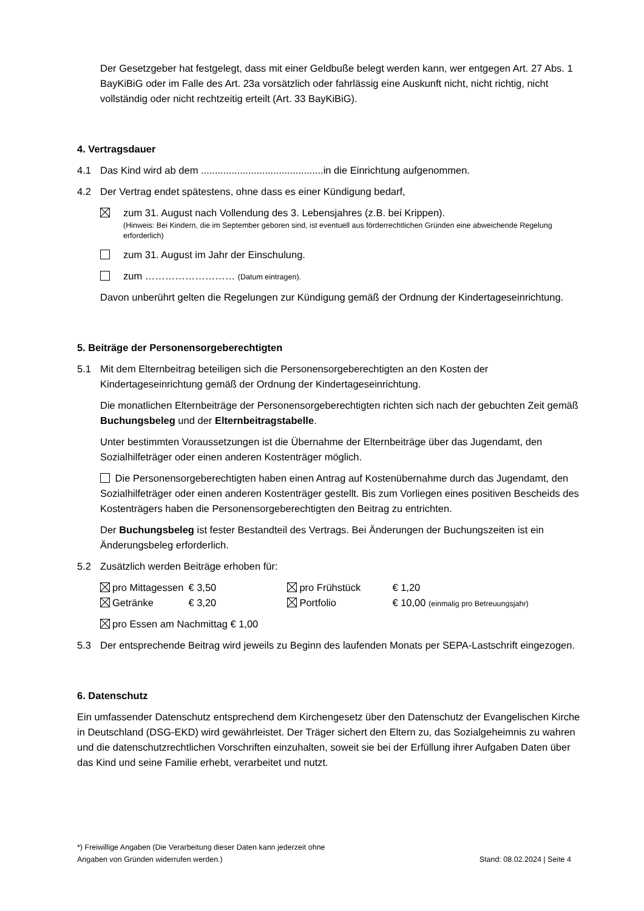Der Gesetzgeber hat festgelegt, dass mit einer Geldbuße belegt werden kann, wer entgegen Art. 27 Abs. 1 BayKiBiG oder im Falle des Art. 23a vorsätzlich oder fahrlässig eine Auskunft nicht, nicht richtig, nicht vollständig oder nicht rechtzeitig erteilt (Art. 33 BayKiBiG).
4. Vertragsdauer
4.1 Das Kind wird ab dem ............................................in die Einrichtung aufgenommen.
4.2 Der Vertrag endet spätestens, ohne dass es einer Kündigung bedarf,
zum 31. August nach Vollendung des 3. Lebensjahres (z.B. bei Krippen).
(Hinweis: Bei Kindern, die im September geboren sind, ist eventuell aus förderrechtlichen Gründen eine abweichende Regelung erforderlich)
zum 31. August im Jahr der Einschulung.
zum ……………………… (Datum eintragen).
Davon unberührt gelten die Regelungen zur Kündigung gemäß der Ordnung der Kindertageseinrichtung.
5. Beiträge der Personensorgeberechtigten
5.1 Mit dem Elternbeitrag beteiligen sich die Personensorgeberechtigten an den Kosten der Kindertageseinrichtung gemäß der Ordnung der Kindertageseinrichtung.
Die monatlichen Elternbeiträge der Personensorgeberechtigten richten sich nach der gebuchten Zeit gemäß Buchungsbeleg und der Elternbeitragstabelle.
Unter bestimmten Voraussetzungen ist die Übernahme der Elternbeiträge über das Jugendamt, den Sozialhilfeträger oder einen anderen Kostenträger möglich.
Die Personensorgeberechtigten haben einen Antrag auf Kostenübernahme durch das Jugendamt, den Sozialhilfeträger oder einen anderen Kostenträger gestellt. Bis zum Vorliegen eines positiven Bescheids des Kostenträgers haben die Personensorgeberechtigten den Beitrag zu entrichten.
Der Buchungsbeleg ist fester Bestandteil des Vertrags. Bei Änderungen der Buchungszeiten ist ein Änderungsbeleg erforderlich.
5.2 Zusätzlich werden Beiträge erhoben für:
| pro Mittagessen | € 3,50 | pro Frühstück | € 1,20 |
| Getränke | € 3,20 | Portfolio | € 10,00 (einmalig pro Betreuungsjahr) |
pro Essen am Nachmittag € 1,00
5.3 Der entsprechende Beitrag wird jeweils zu Beginn des laufenden Monats per SEPA-Lastschrift eingezogen.
6. Datenschutz
Ein umfassender Datenschutz entsprechend dem Kirchengesetz über den Datenschutz der Evangelischen Kirche in Deutschland (DSG-EKD) wird gewährleistet. Der Träger sichert den Eltern zu, das Sozialgeheimnis zu wahren und die datenschutzrechtlichen Vorschriften einzuhalten, soweit sie bei der Erfüllung ihrer Aufgaben Daten über das Kind und seine Familie erhebt, verarbeitet und nutzt.
*) Freiwillige Angaben (Die Verarbeitung dieser Daten kann jederzeit ohne
Angaben von Gründen widerrufen werden.)
Stand: 08.02.2024 | Seite 4